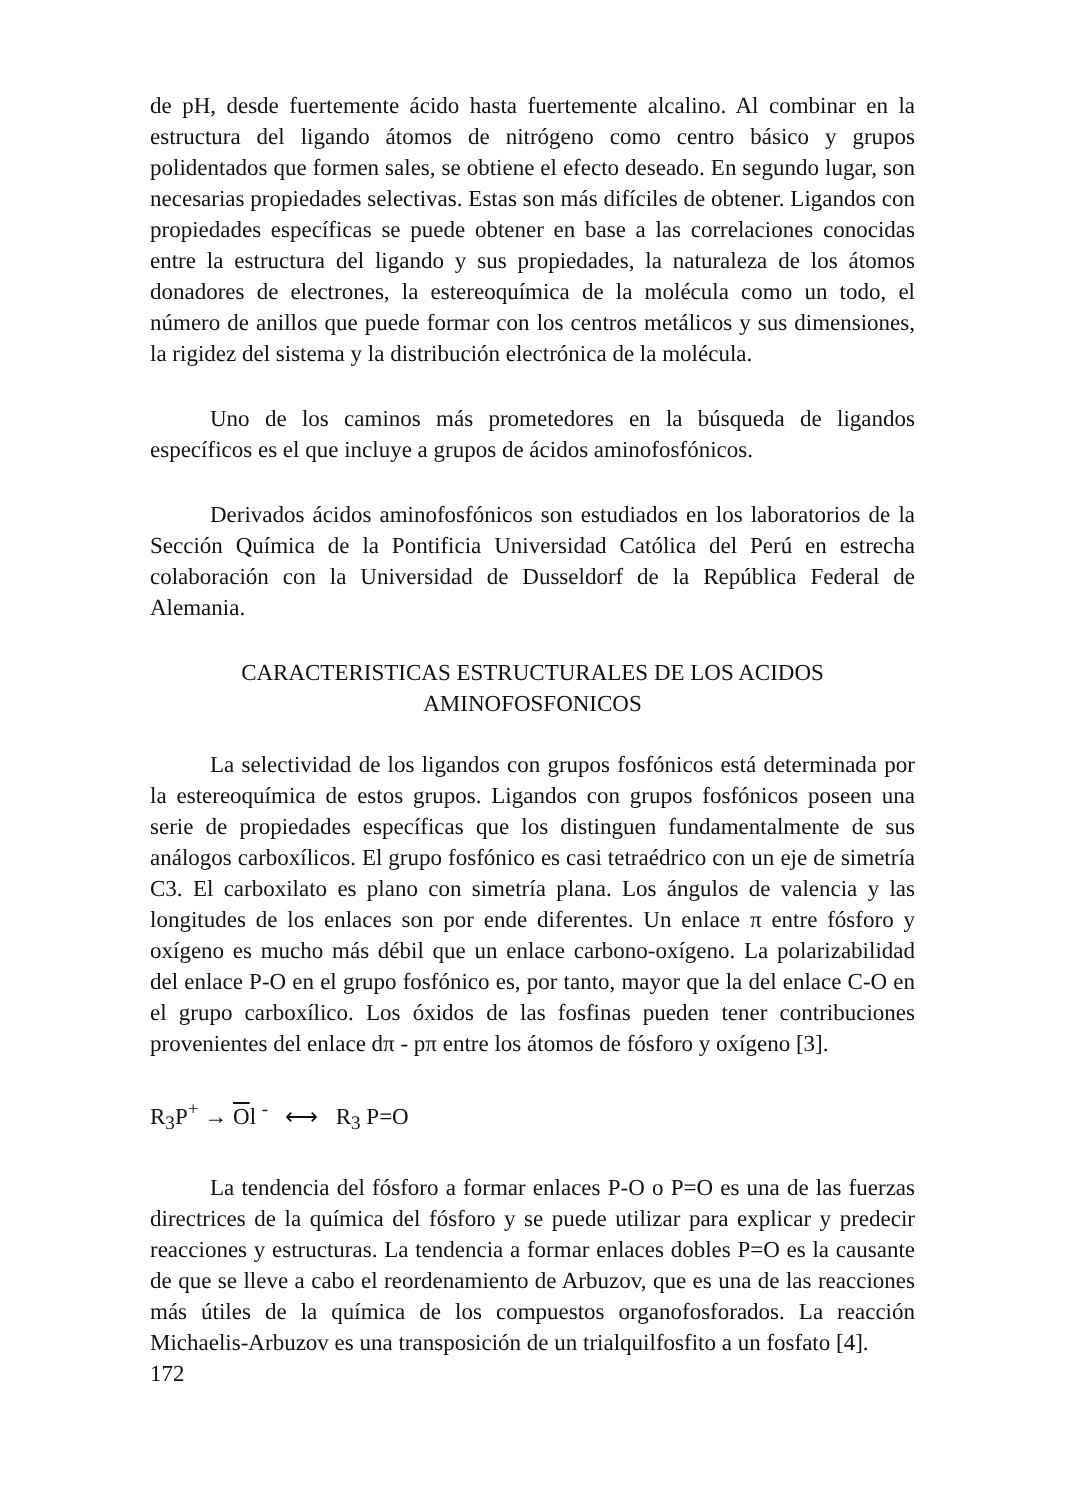de pH, desde fuertemente ácido hasta fuertemente alcalino. Al combinar en la estructura del ligando átomos de nitrógeno como centro básico y grupos polidentados que formen sales, se obtiene el efecto deseado. En segundo lugar, son necesarias propiedades selectivas. Estas son más difíciles de obtener. Ligandos con propiedades específicas se puede obtener en base a las correlaciones conocidas entre la estructura del ligando y sus propiedades, la naturaleza de los átomos donadores de electrones, la estereoquímica de la molécula como un todo, el número de anillos que puede formar con los centros metálicos y sus dimensiones, la rigidez del sistema y la distribución electrónica de la molécula.
Uno de los caminos más prometedores en la búsqueda de ligandos específicos es el que incluye a grupos de ácidos aminofosfónicos.
Derivados ácidos aminofosfónicos son estudiados en los laboratorios de la Sección Química de la Pontificia Universidad Católica del Perú en estrecha colaboración con la Universidad de Dusseldorf de la República Federal de Alemania.
CARACTERISTICAS ESTRUCTURALES DE LOS ACIDOS
AMINOFOSFONICOS
La selectividad de los ligandos con grupos fosfónicos está determinada por la estereoquímica de estos grupos. Ligandos con grupos fosfónicos poseen una serie de propiedades específicas que los distinguen fundamentalmente de sus análogos carboxílicos. El grupo fosfónico es casi tetraédrico con un eje de simetría C3. El carboxilato es plano con simetría plana. Los ángulos de valencia y las longitudes de los enlaces son por ende diferentes. Un enlace π entre fósforo y oxígeno es mucho más débil que un enlace carbono-oxígeno. La polarizabilidad del enlace P-O en el grupo fosfónico es, por tanto, mayor que la del enlace C-O en el grupo carboxílico. Los óxidos de las fosfinas pueden tener contribuciones provenientes del enlace dπ - pπ entre los átomos de fósforo y oxígeno [3].
R<sub>3</sub>P<sup>+</sup> → Ol <sup>-</sup> ⟷ R<sub>3</sub> P=O
La tendencia del fósforo a formar enlaces P-O o P=O es una de las fuerzas directrices de la química del fósforo y se puede utilizar para explicar y predecir reacciones y estructuras. La tendencia a formar enlaces dobles P=O es la causante de que se lleve a cabo el reordenamiento de Arbuzov, que es una de las reacciones más útiles de la química de los compuestos organofosforados. La reacción Michaelis-Arbuzov es una transposición de un trialquilfosfito a un fosfato [4].
172